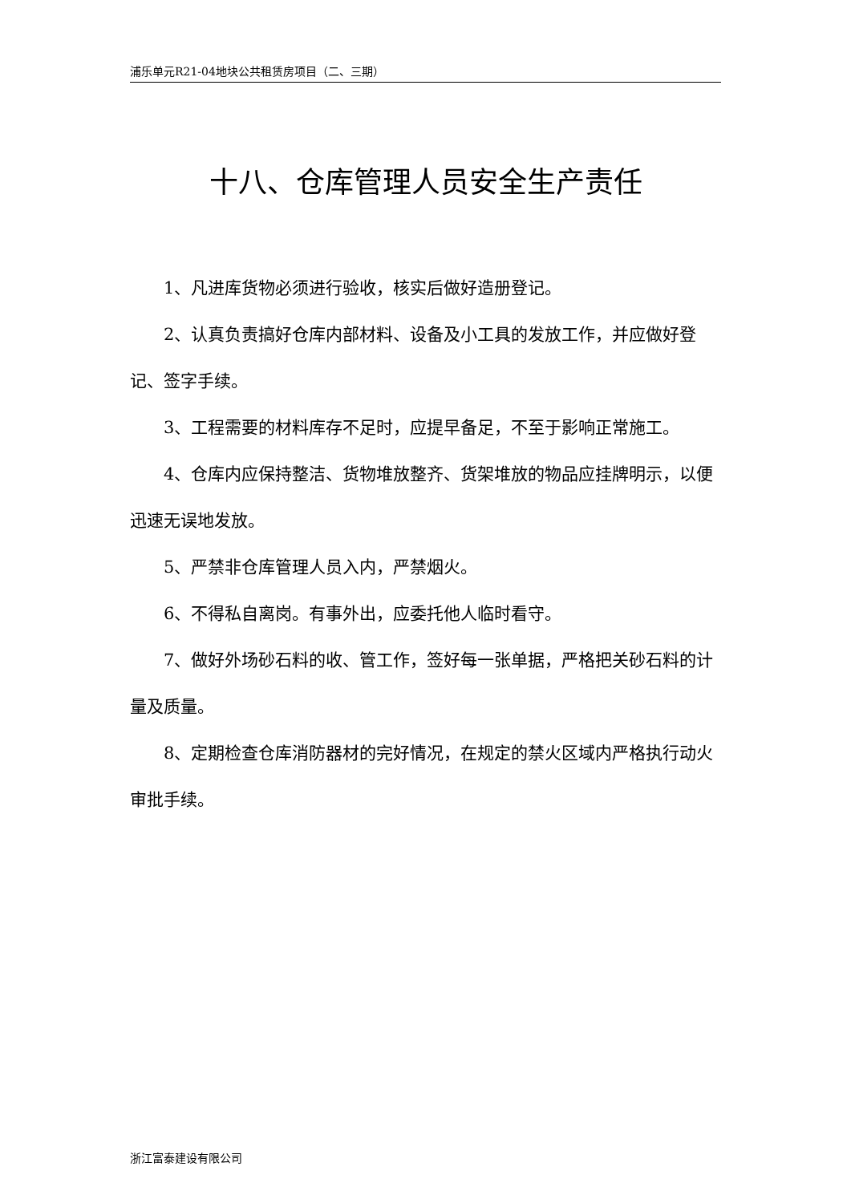浦乐单元R21-04地块公共租赁房项目（二、三期）
十八、仓库管理人员安全生产责任
1、凡进库货物必须进行验收，核实后做好造册登记。
2、认真负责搞好仓库内部材料、设备及小工具的发放工作，并应做好登记、签字手续。
3、工程需要的材料库存不足时，应提早备足，不至于影响正常施工。
4、仓库内应保持整洁、货物堆放整齐、货架堆放的物品应挂牌明示，以便迅速无误地发放。
5、严禁非仓库管理人员入内，严禁烟火。
6、不得私自离岗。有事外出，应委托他人临时看守。
7、做好外场砂石料的收、管工作，签好每一张单据，严格把关砂石料的计量及质量。
8、定期检查仓库消防器材的完好情况，在规定的禁火区域内严格执行动火审批手续。
浙江富泰建设有限公司